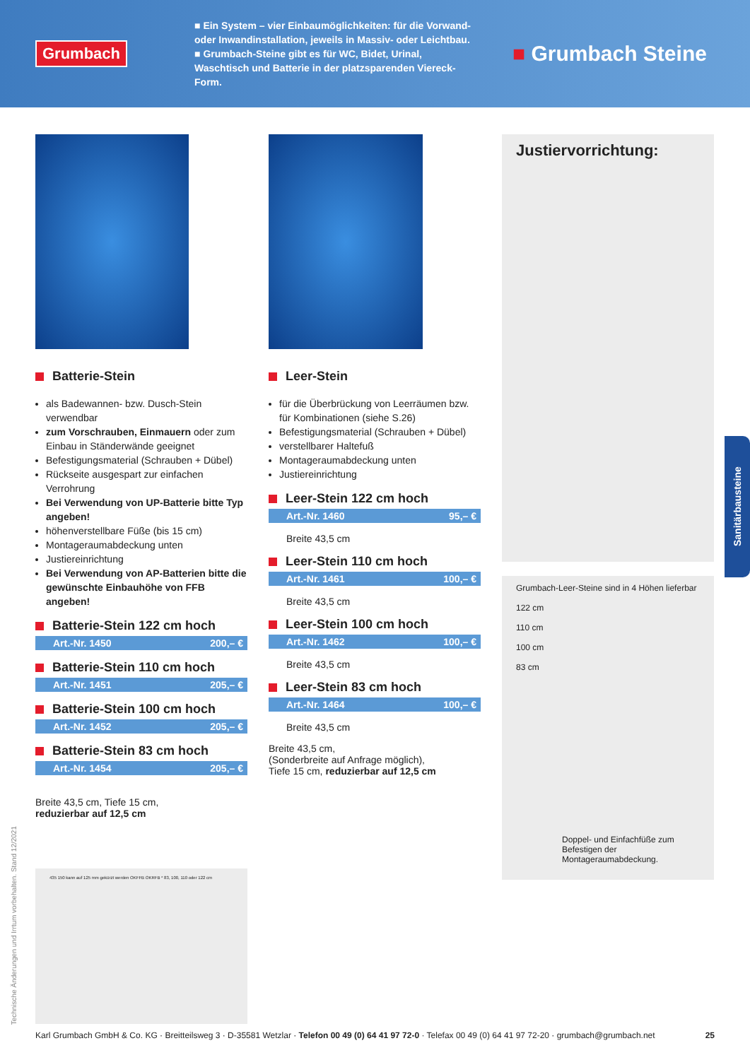Grumbach
■ Ein System – vier Einbaumöglichkeiten: für die Vorwand- oder Inwandinstallation, jeweils in Massiv- oder Leichtbau.
■ Grumbach-Steine gibt es für WC, Bidet, Urinal, Waschtisch und Batterie in der platzsparenden Viereck-Form.
■ Grumbach Steine
Batterie-Stein
als Badewannen- bzw. Dusch-Stein verwendbar
zum Vorschrauben, Einmauern oder zum Einbau in Ständerwände geeignet
Befestigungsmaterial (Schrauben + Dübel)
Rückseite ausgespart zur einfachen Verrohrung
Bei Verwendung von UP-Batterie bitte Typ angeben!
höhenverstellbare Füße (bis 15 cm)
Montageraumabdeckung unten
Justiereinrichtung
Bei Verwendung von AP-Batterien bitte die gewünschte Einbauhöhe von FFB angeben!
Batterie-Stein 122 cm hoch
Art.-Nr. 1450 200,– €
Batterie-Stein 110 cm hoch
Art.-Nr. 1451 205,– €
Batterie-Stein 100 cm hoch
Art.-Nr. 1452 205,– €
Batterie-Stein 83 cm hoch
Art.-Nr. 1454 205,– €
Breite 43,5 cm, Tiefe 15 cm,
reduzierbar auf 12,5 cm
435 150 kann auf 125 mm gekürzt werden OKFFB OKRFB * 83, 100, 110 oder 122 cm
Leer-Stein
für die Überbrückung von Leerräumen bzw. für Kombinationen (siehe S.26)
Befestigungsmaterial (Schrauben + Dübel)
verstellbarer Haltefuß
Montageraumabdeckung unten
Justiereinrichtung
Leer-Stein 122 cm hoch
Art.-Nr. 1460 95,– €
Breite 43,5 cm
Leer-Stein 110 cm hoch
Art.-Nr. 1461 100,– €
Breite 43,5 cm
Leer-Stein 100 cm hoch
Art.-Nr. 1462 100,– €
Breite 43,5 cm
Leer-Stein 83 cm hoch
Art.-Nr. 1464 100,– €
Breite 43,5 cm
Breite 43,5 cm,
(Sonderbreite auf Anfrage möglich),
Tiefe 15 cm, reduzierbar auf 12,5 cm
Justiervorrichtung:
Grumbach-Leer-Steine sind in 4 Höhen lieferbar
122 cm
110 cm
100 cm
83 cm
Doppel- und Einfachfüße zum Befestigen der Montageraumabdeckung.
Sanitärbausteine
Technische Änderungen und Irrtum vorbehalten. Stand 12/2021
Karl Grumbach GmbH & Co. KG · Breitteilsweg 3 · D-35581 Wetzlar · Telefon 00 49 (0) 64 41 97 72-0 · Telefax 00 49 (0) 64 41 97 72-20 · grumbach@grumbach.net 25